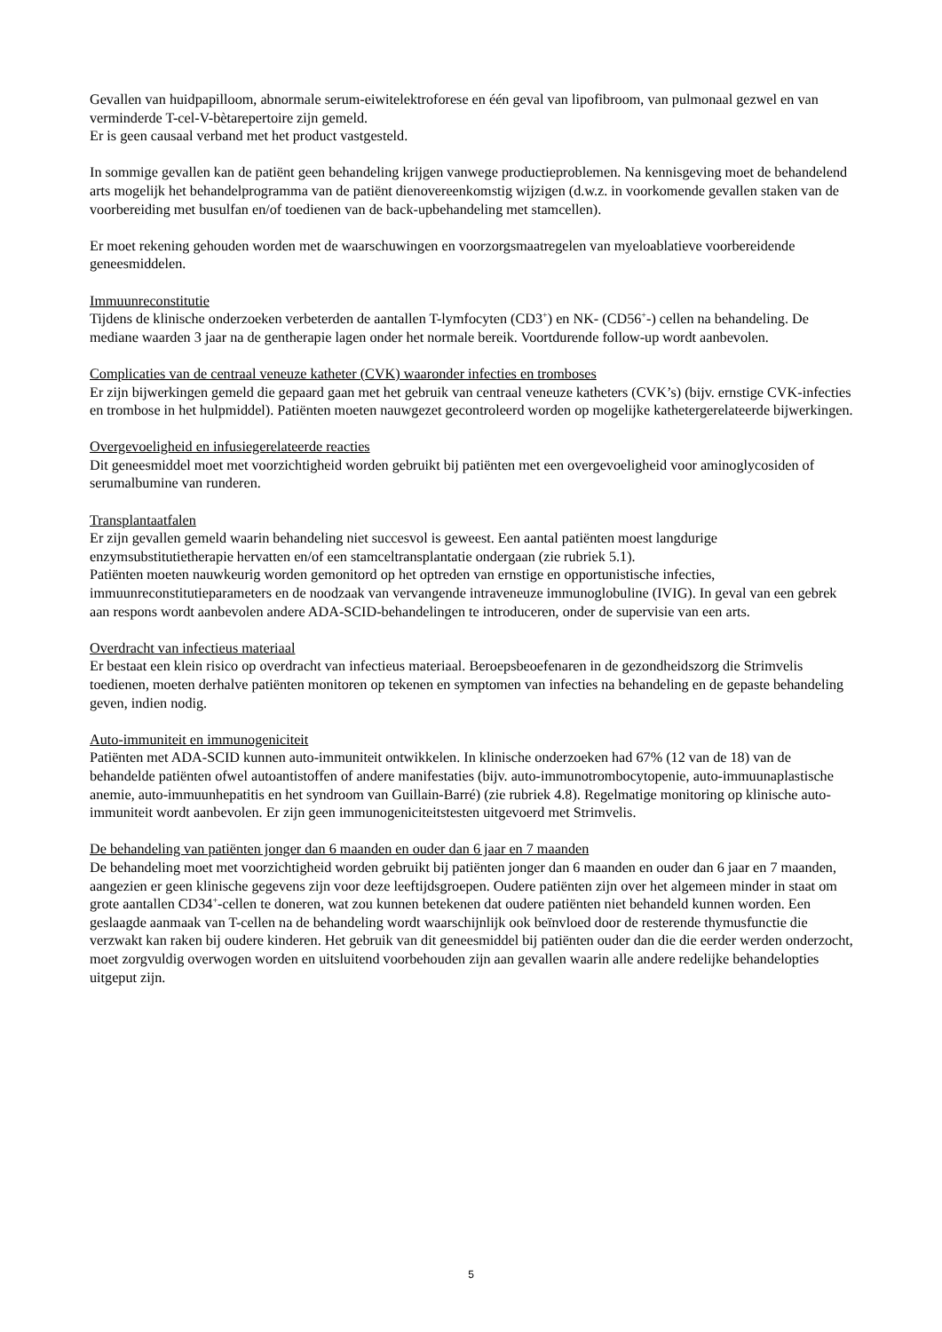Gevallen van huidpapilloom, abnormale serum-eiwitelektroforese en één geval van lipofibroom, van pulmonaal gezwel en van verminderde T-cel-V-bètarepertoire zijn gemeld.
Er is geen causaal verband met het product vastgesteld.
In sommige gevallen kan de patiënt geen behandeling krijgen vanwege productieproblemen. Na kennisgeving moet de behandelend arts mogelijk het behandelprogramma van de patiënt dienovereenkomstig wijzigen (d.w.z. in voorkomende gevallen staken van de voorbereiding met busulfan en/of toedienen van de back-upbehandeling met stamcellen).
Er moet rekening gehouden worden met de waarschuwingen en voorzorgsmaatregelen van myeloablatieve voorbereidende geneesmiddelen.
Immuunreconstitutie
Tijdens de klinische onderzoeken verbeterden de aantallen T-lymfocyten (CD3<sup>+</sup>) en NK- (CD56<sup>+</sup>-) cellen na behandeling. De mediane waarden 3 jaar na de gentherapie lagen onder het normale bereik. Voortdurende follow-up wordt aanbevolen.
Complicaties van de centraal veneuze katheter (CVK) waaronder infecties en tromboses
Er zijn bijwerkingen gemeld die gepaard gaan met het gebruik van centraal veneuze katheters (CVK’s) (bijv. ernstige CVK-infecties en trombose in het hulpmiddel). Patiënten moeten nauwgezet gecontroleerd worden op mogelijke kathetergerelateerde bijwerkingen.
Overgevoeligheid en infusiegerelateerde reacties
Dit geneesmiddel moet met voorzichtigheid worden gebruikt bij patiënten met een overgevoeligheid voor aminoglycosiden of serumalbumine van runderen.
Transplantaatfalen
Er zijn gevallen gemeld waarin behandeling niet succesvol is geweest. Een aantal patiënten moest langdurige enzymsubstitutietherapie hervatten en/of een stamceltransplantatie ondergaan (zie rubriek 5.1).
Patiënten moeten nauwkeurig worden gemonitord op het optreden van ernstige en opportunistische infecties, immuunreconstitutieparameters en de noodzaak van vervangende intraveneuze immunoglobuline (IVIG). In geval van een gebrek aan respons wordt aanbevolen andere ADA-SCID-behandelingen te introduceren, onder de supervisie van een arts.
Overdracht van infectieus materiaal
Er bestaat een klein risico op overdracht van infectieus materiaal. Beroepsbeoefenaren in de gezondheidszorg die Strimvelis toedienen, moeten derhalve patiënten monitoren op tekenen en symptomen van infecties na behandeling en de gepaste behandeling geven, indien nodig.
Auto-immuniteit en immunogeniciteit
Patiënten met ADA-SCID kunnen auto-immuniteit ontwikkelen. In klinische onderzoeken had 67% (12 van de 18) van de behandelde patiënten ofwel autoantistoffen of andere manifestaties (bijv. auto-immunotrombocytopenie, auto-immuunaplastische anemie, auto-immuunhepatitis en het syndroom van Guillain-Barré) (zie rubriek 4.8). Regelmatige monitoring op klinische auto-immuniteit wordt aanbevolen. Er zijn geen immunogeniciteitstesten uitgevoerd met Strimvelis.
De behandeling van patiënten jonger dan 6 maanden en ouder dan 6 jaar en 7 maanden
De behandeling moet met voorzichtigheid worden gebruikt bij patiënten jonger dan 6 maanden en ouder dan 6 jaar en 7 maanden, aangezien er geen klinische gegevens zijn voor deze leeftijdsgroepen. Oudere patiënten zijn over het algemeen minder in staat om grote aantallen CD34<sup>+</sup>-cellen te doneren, wat zou kunnen betekenen dat oudere patiënten niet behandeld kunnen worden. Een geslaagde aanmaak van T-cellen na de behandeling wordt waarschijnlijk ook beïnvloed door de resterende thymusfunctie die verzwakt kan raken bij oudere kinderen. Het gebruik van dit geneesmiddel bij patiënten ouder dan die die eerder werden onderzocht, moet zorgvuldig overwogen worden en uitsluitend voorbehouden zijn aan gevallen waarin alle andere redelijke behandelopties uitgeput zijn.
5